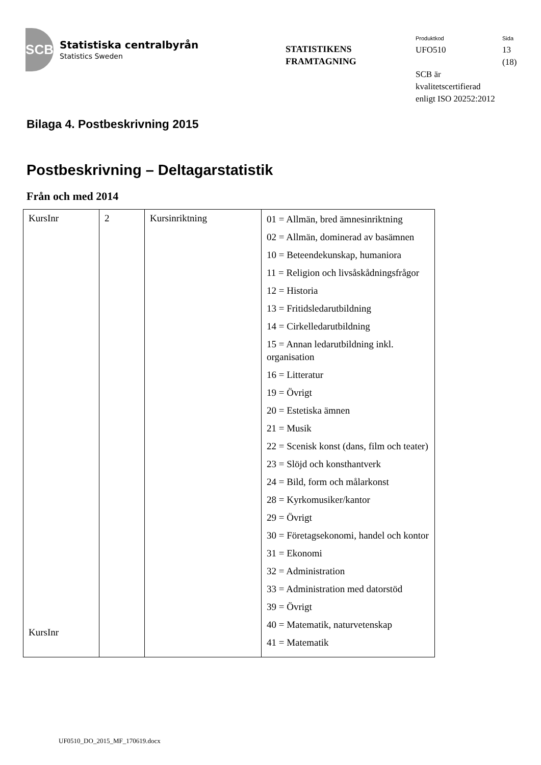SCB
Statistiska centralbyrån
Statistics Sweden
STATISTIKENS
FRAMTAGNING
Produktkod
UFO510
SCB är
kvalitetscertifierad
enligt ISO 20252:2012
Sida
13
(18)
Bilaga 4. Postbeskrivning 2015
Postbeskrivning – Deltagarstatistik
Från och med 2014
| KursInr KursInr | 2 | Kursinriktning | 01 = Allmän, bred ämnesinriktning 02 = Allmän, dominerad av basämnen 10 = Beteendekunskap, humaniora 11 = Religion och livsåskådningsfrågor 12 = Historia 13 = Fritidsledarutbildning 14 = Cirkelledarutbildning 15 = Annan ledarutbildning inkl. organisation 16 = Litteratur 19 = Övrigt 20 = Estetiska ämnen 21 = Musik 22 = Scenisk konst (dans, film och teater) 23 = Slöjd och konsthantverk 24 = Bild, form och målarkonst 28 = Kyrkomusiker/kantor 29 = Övrigt 30 = Företagsekonomi, handel och kontor 31 = Ekonomi 32 = Administration 33 = Administration med datorstöd 39 = Övrigt 40 = Matematik, naturvetenskap 41 = Matematik |
UF0510_DO_2015_MF_170619.docx